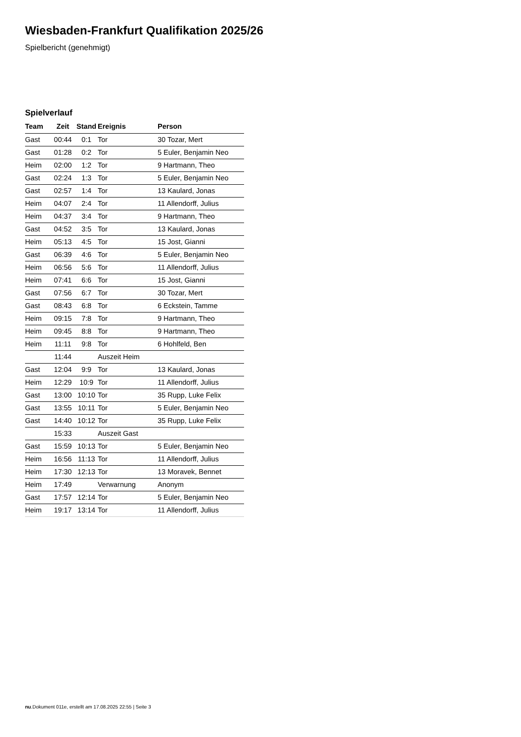Wiesbaden-Frankfurt Qualifikation 2025/26
Spielbericht (genehmigt)
Spielverlauf
| Team | Zeit | Stand | Ereignis | Person |
| --- | --- | --- | --- | --- |
| Gast | 00:44 | 0:1 | Tor | 30 Tozar, Mert |
| Gast | 01:28 | 0:2 | Tor | 5 Euler, Benjamin Neo |
| Heim | 02:00 | 1:2 | Tor | 9 Hartmann, Theo |
| Gast | 02:24 | 1:3 | Tor | 5 Euler, Benjamin Neo |
| Gast | 02:57 | 1:4 | Tor | 13 Kaulard, Jonas |
| Heim | 04:07 | 2:4 | Tor | 11 Allendorff, Julius |
| Heim | 04:37 | 3:4 | Tor | 9 Hartmann, Theo |
| Gast | 04:52 | 3:5 | Tor | 13 Kaulard, Jonas |
| Heim | 05:13 | 4:5 | Tor | 15 Jost, Gianni |
| Gast | 06:39 | 4:6 | Tor | 5 Euler, Benjamin Neo |
| Heim | 06:56 | 5:6 | Tor | 11 Allendorff, Julius |
| Heim | 07:41 | 6:6 | Tor | 15 Jost, Gianni |
| Gast | 07:56 | 6:7 | Tor | 30 Tozar, Mert |
| Gast | 08:43 | 6:8 | Tor | 6 Eckstein, Tamme |
| Heim | 09:15 | 7:8 | Tor | 9 Hartmann, Theo |
| Heim | 09:45 | 8:8 | Tor | 9 Hartmann, Theo |
| Heim | 11:11 | 9:8 | Tor | 6 Hohlfeld, Ben |
| | 11:44 | | Auszeit Heim | |
| Gast | 12:04 | 9:9 | Tor | 13 Kaulard, Jonas |
| Heim | 12:29 | 10:9 | Tor | 11 Allendorff, Julius |
| Gast | 13:00 | 10:10 | Tor | 35 Rupp, Luke Felix |
| Gast | 13:55 | 10:11 | Tor | 5 Euler, Benjamin Neo |
| Gast | 14:40 | 10:12 | Tor | 35 Rupp, Luke Felix |
| | 15:33 | | Auszeit Gast | |
| Gast | 15:59 | 10:13 | Tor | 5 Euler, Benjamin Neo |
| Heim | 16:56 | 11:13 | Tor | 11 Allendorff, Julius |
| Heim | 17:30 | 12:13 | Tor | 13 Moravek, Bennet |
| Heim | 17:49 | | Verwarnung | Anonym |
| Gast | 17:57 | 12:14 | Tor | 5 Euler, Benjamin Neo |
| Heim | 19:17 | 13:14 | Tor | 11 Allendorff, Julius |
nu.Dokument 011e, erstellt am 17.08.2025 22:55 | Seite 3